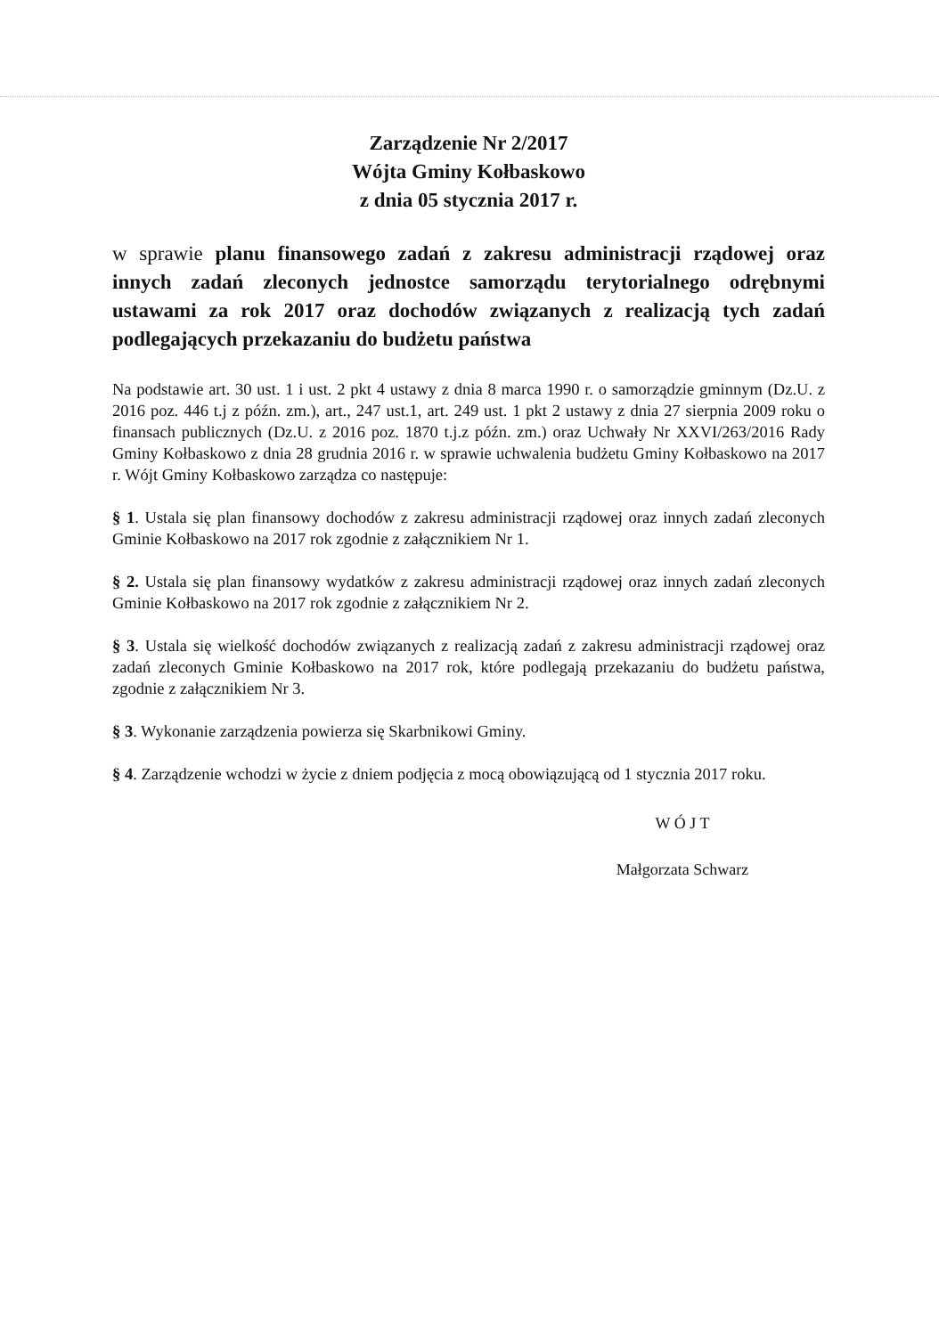Zarządzenie Nr 2/2017
Wójta Gminy Kołbaskowo
z dnia 05 stycznia 2017 r.
w sprawie planu finansowego zadań z zakresu administracji rządowej oraz innych zadań zleconych jednostce samorządu terytorialnego odrębnymi ustawami za rok 2017 oraz dochodów związanych z realizacją tych zadań podlegających przekazaniu do budżetu państwa
Na podstawie art. 30 ust. 1 i ust. 2 pkt 4 ustawy z dnia 8 marca 1990 r. o samorządzie gminnym (Dz.U. z 2016 poz. 446 t.j z późn. zm.), art., 247 ust.1, art. 249 ust. 1 pkt 2 ustawy z dnia 27 sierpnia 2009 roku o finansach publicznych (Dz.U. z 2016 poz. 1870 t.j.z późn. zm.) oraz Uchwały Nr XXVI/263/2016 Rady Gminy Kołbaskowo z dnia 28 grudnia 2016 r. w sprawie uchwalenia budżetu Gminy Kołbaskowo na 2017 r. Wójt Gminy Kołbaskowo zarządza co następuje:
§ 1. Ustala się plan finansowy dochodów z zakresu administracji rządowej oraz innych zadań zleconych Gminie Kołbaskowo na 2017 rok zgodnie z załącznikiem Nr 1.
§ 2. Ustala się plan finansowy wydatków z zakresu administracji rządowej oraz innych zadań zleconych Gminie Kołbaskowo na 2017 rok zgodnie z załącznikiem Nr 2.
§ 3. Ustala się wielkość dochodów związanych z realizacją zadań z zakresu administracji rządowej oraz zadań zleconych Gminie Kołbaskowo na 2017 rok, które podlegają przekazaniu do budżetu państwa, zgodnie z załącznikiem Nr 3.
§ 3. Wykonanie zarządzenia powierza się Skarbnikowi Gminy.
§ 4. Zarządzenie wchodzi w życie z dniem podjęcia z mocą obowiązującą od 1 stycznia 2017 roku.
W Ó J T
Małgorzata Schwarz